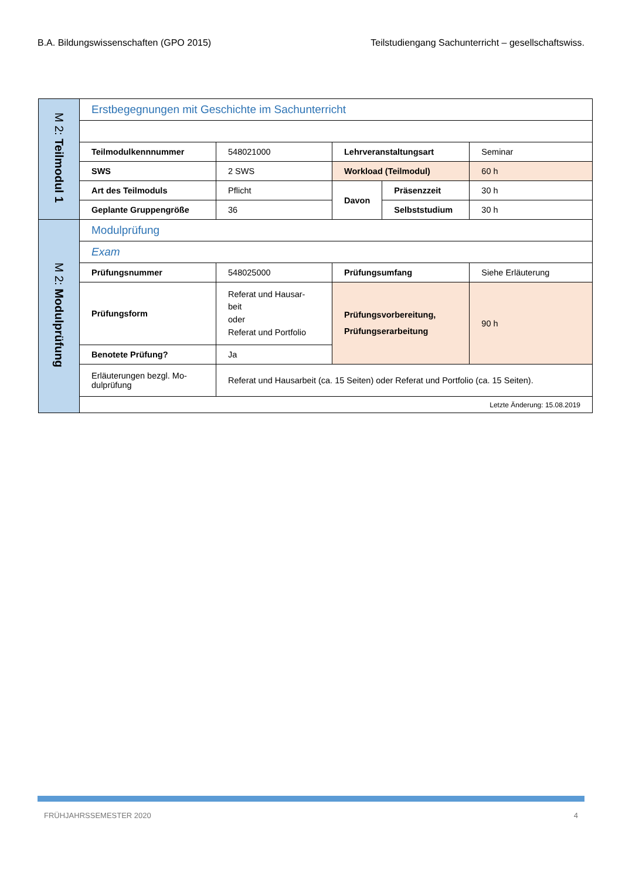B.A. Bildungswissenschaften (GPO 2015) Teilstudiengang Sachunterricht – gesellschaftswiss.
| M 2: Teilmodul 1 | Erstbegegnungen mit Geschichte im Sachunterricht | | | | |
| | Teilmodulkennnummer | 548021000 | Lehrveranstaltungsart | | Seminar |
| | SWS | 2 SWS | Workload (Teilmodul) | | 60 h |
| | Art des Teilmoduls | Pflicht | Davon | Präsenzzeit | 30 h |
| | Geplante Gruppengröße | 36 | | Selbststudium | 30 h |
| M 2: Modulprüfung | Modulprüfung | | | | |
| | Exam | | | | |
| | Prüfungsnummer | 548025000 | Prüfungsumfang | | Siehe Erläuterung |
| | Prüfungsform | Referat und Hausar- beit oder Referat und Portfolio | Prüfungsvorbereitung, Prüfungserarbeitung | | 90 h |
| | Benotete Prüfung? | Ja | | | |
| | Erläuterungen bezgl. Mo- dulprüfung | Referat und Hausarbeit (ca. 15 Seiten) oder Referat und Portfolio (ca. 15 Seiten). | | | |
| | Letzte Änderung: 15.08.2019 | | | | |
FRÜHJAHRSSEMESTER 2020 4